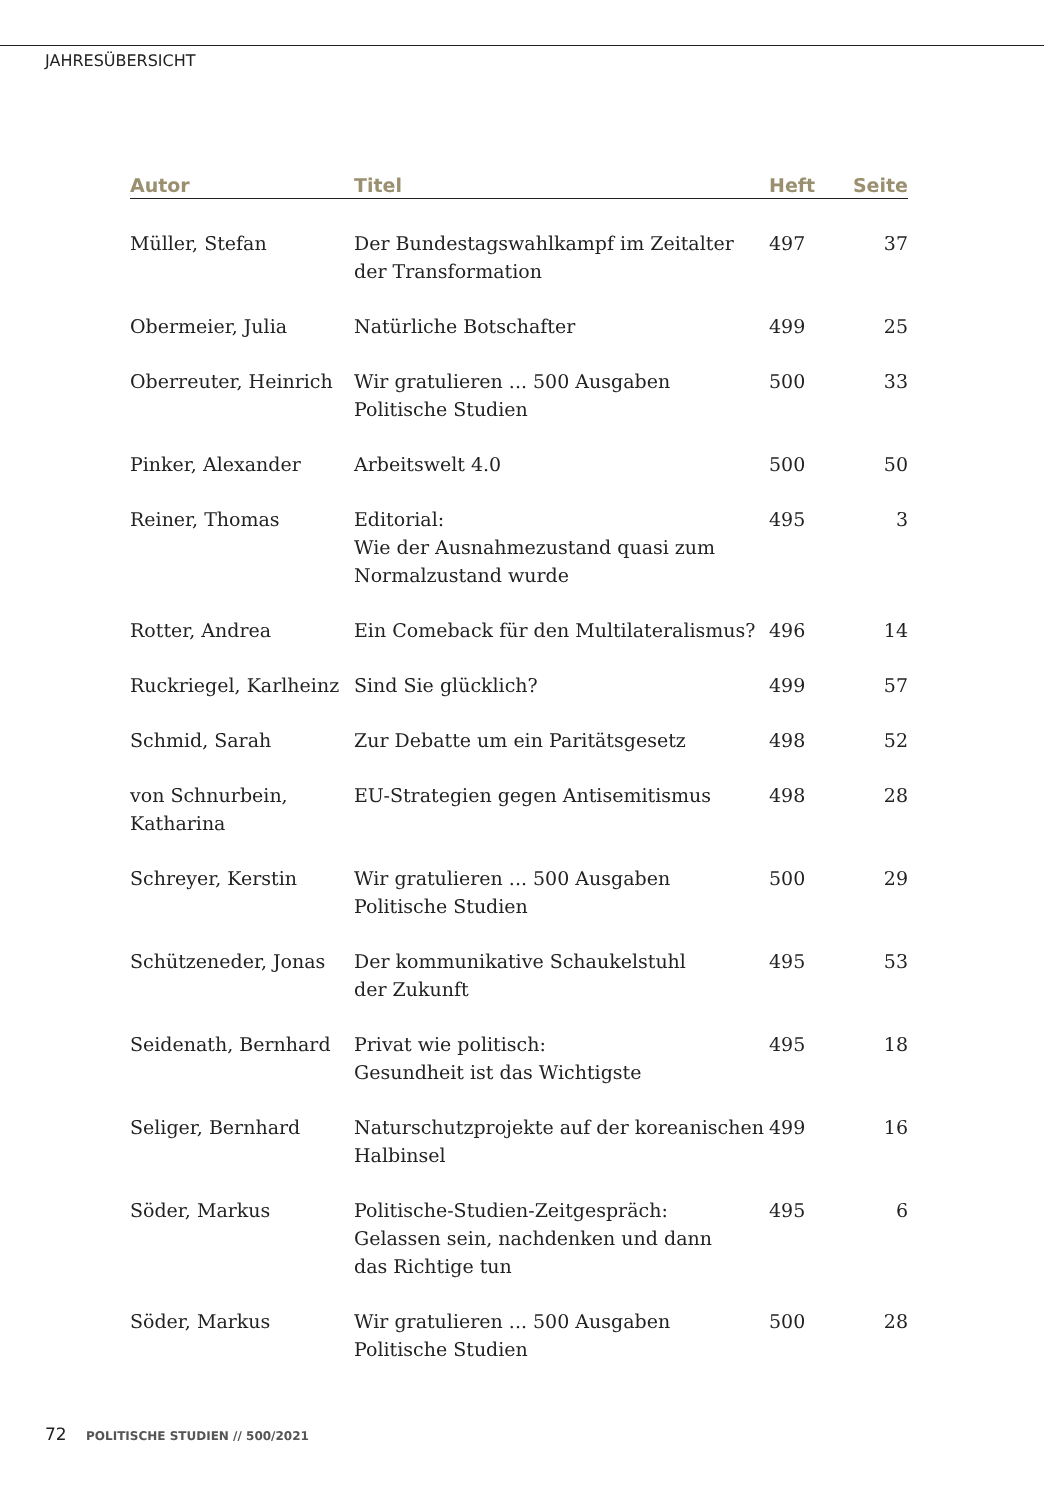JAHRESÜBERSICHT
| Autor | Titel | Heft | Seite |
| --- | --- | --- | --- |
| Müller, Stefan | Der Bundestagswahlkampf im Zeitalter der Transformation | 497 | 37 |
| Obermeier, Julia | Natürliche Botschafter | 499 | 25 |
| Oberreuter, Heinrich | Wir gratulieren ... 500 Ausgaben Politische Studien | 500 | 33 |
| Pinker, Alexander | Arbeitswelt 4.0 | 500 | 50 |
| Reiner, Thomas | Editorial: Wie der Ausnahmezustand quasi zum Normalzustand wurde | 495 | 3 |
| Rotter, Andrea | Ein Comeback für den Multilateralismus? | 496 | 14 |
| Ruckriegel, Karlheinz | Sind Sie glücklich? | 499 | 57 |
| Schmid, Sarah | Zur Debatte um ein Paritätsgesetz | 498 | 52 |
| von Schnurbein, Katharina | EU-Strategien gegen Antisemitismus | 498 | 28 |
| Schreyer, Kerstin | Wir gratulieren ... 500 Ausgaben Politische Studien | 500 | 29 |
| Schützeneder, Jonas | Der kommunikative Schaukelstuhl der Zukunft | 495 | 53 |
| Seidenath, Bernhard | Privat wie politisch: Gesundheit ist das Wichtigste | 495 | 18 |
| Seliger, Bernhard | Naturschutzprojekte auf der koreanischen Halbinsel | 499 | 16 |
| Söder, Markus | Politische-Studien-Zeitgespräch: Gelassen sein, nachdenken und dann das Richtige tun | 495 | 6 |
| Söder, Markus | Wir gratulieren ... 500 Ausgaben Politische Studien | 500 | 28 |
72 POLITISCHE STUDIEN // 500/2021